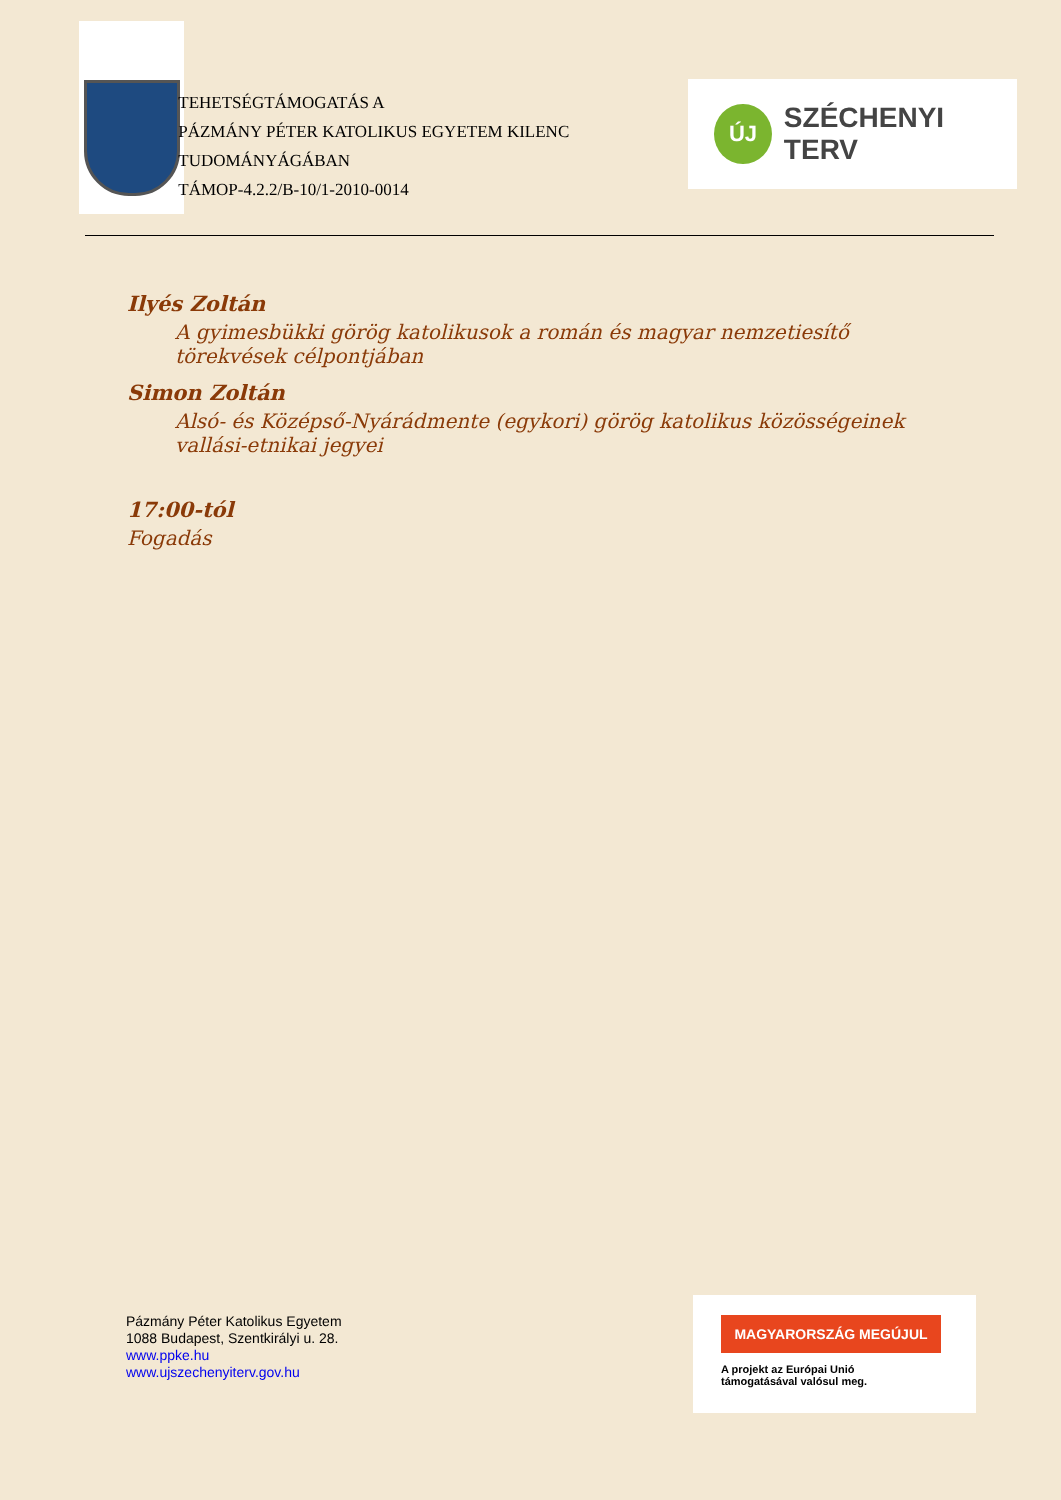TEHETSÉGTÁMOGATÁS A
PÁZMÁNY PÉTER KATOLIKUS EGYETEM KILENC TUDOMÁNYÁGÁBAN
TÁMOP-4.2.2/B-10/1-2010-0014
ÚJ
SZÉCHENYI TERV
Ilyés Zoltán
A gyimesbükki görög katolikusok a román és magyar nemzetiesítő törekvések célpontjában
Simon Zoltán
Alsó- és Középső-Nyárádmente (egykori) görög katolikus közösségeinek vallási-etnikai jegyei
17:00-tól
Fogadás
Pázmány Péter Katolikus Egyetem
1088 Budapest, Szentkirályi u. 28.
www.ppke.hu
www.ujszechenyiterv.gov.hu
MAGYARORSZÁG MEGÚJUL
A projekt az Európai Unió
támogatásával valósul meg.